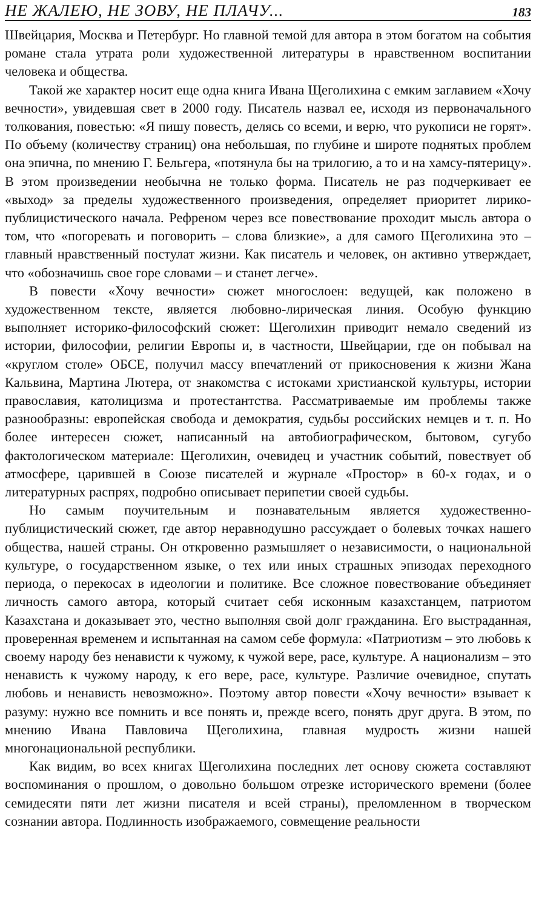НЕ ЖАЛЕЮ, НЕ ЗОВУ, НЕ ПЛАЧУ... 183
Швейцария, Москва и Петербург. Но главной темой для автора в этом богатом на события романе стала утрата роли художественной литературы в нравственном воспитании человека и общества.
Такой же характер носит еще одна книга Ивана Щеголихина с емким заглавием «Хочу вечности», увидевшая свет в 2000 году. Писатель назвал ее, исходя из первоначального толкования, повестью: «Я пишу повесть, делясь со всеми, и верю, что рукописи не горят». По объему (количеству страниц) она небольшая, по глубине и широте поднятых проблем она эпична, по мнению Г. Бельгера, «потянула бы на трилогию, а то и на хамсу-пятерицу». В этом произведении необычна не только форма. Писатель не раз подчеркивает ее «выход» за пределы художественного произведения, определяет приоритет лирико-публицистического начала. Рефреном через все повествование проходит мысль автора о том, что «погоревать и поговорить – слова близкие», а для самого Щеголихина это – главный нравственный постулат жизни. Как писатель и человек, он активно утверждает, что «обозначишь свое горе словами – и станет легче».
В повести «Хочу вечности» сюжет многослоен: ведущей, как положено в художественном тексте, является любовно-лирическая линия. Особую функцию выполняет историко-философский сюжет: Щеголихин приводит немало сведений из истории, философии, религии Европы и, в частности, Швейцарии, где он побывал на «круглом столе» ОБСЕ, получил массу впечатлений от прикосновения к жизни Жана Кальвина, Мартина Лютера, от знакомства с истоками христианской культуры, истории православия, католицизма и протестантства. Рассматриваемые им проблемы также разнообразны: европейская свобода и демократия, судьбы российских немцев и т. п. Но более интересен сюжет, написанный на автобиографическом, бытовом, сугубо фактологическом материале: Щеголихин, очевидец и участник событий, повествует об атмосфере, царившей в Союзе писателей и журнале «Простор» в 60-х годах, и о литературных распрях, подробно описывает перипетии своей судьбы.
Но самым поучительным и познавательным является художественно-публицистический сюжет, где автор неравнодушно рассуждает о болевых точках нашего общества, нашей страны. Он откровенно размышляет о независимости, о национальной культуре, о государственном языке, о тех или иных страшных эпизодах переходного периода, о перекосах в идеологии и политике. Все сложное повествование объединяет личность самого автора, который считает себя исконным казахстанцем, патриотом Казахстана и доказывает это, честно выполняя свой долг гражданина. Его выстраданная, проверенная временем и испытанная на самом себе формула: «Патриотизм – это любовь к своему народу без ненависти к чужому, к чужой вере, расе, культуре. А национализм – это ненависть к чужому народу, к его вере, расе, культуре. Различие очевидное, спутать любовь и ненависть невозможно». Поэтому автор повести «Хочу вечности» взывает к разуму: нужно все помнить и все понять и, прежде всего, понять друг друга. В этом, по мнению Ивана Павловича Щеголихина, главная мудрость жизни нашей многонациональной республики.
Как видим, во всех книгах Щеголихина последних лет основу сюжета составляют воспоминания о прошлом, о довольно большом отрезке исторического времени (более семидесяти пяти лет жизни писателя и всей страны), преломленном в творческом сознании автора. Подлинность изображаемого, совмещение реальности